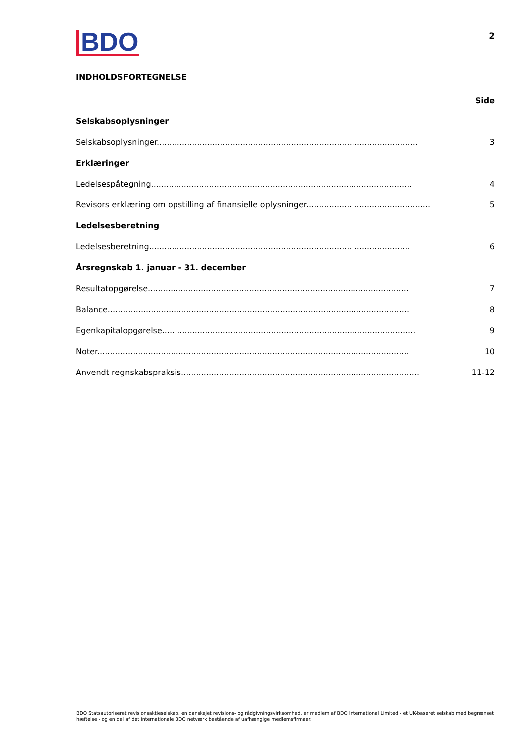BDO
2
INDHOLDSFORTEGNELSE
Side
Selskabsoplysninger
Selskabsoplysninger....................................................................................................... 3
Erklæringer
Ledelsespåtegning....................................................................................................... 4
Revisors erklæring om opstilling af finansielle oplysninger....................................................... 5
Ledelsesberetning
Ledelsesberetning....................................................................................................... 6
Årsregnskab 1. januar - 31. december
Resultatopgørelse....................................................................................................... 7
Balance....................................................................................................................... 8
Egenkapitalopgørelse.................................................................................................... 9
Noter........................................................................................................................... 10
Anvendt regnskabspraksis.............................................................................................. 11-12
BDO Statsautoriseret revisionsaktieselskab, en danskejet revisions- og rådgivningsvirksomhed, er medlem af BDO International Limited - et UK-baseret selskab med begrænset hæftelse - og en del af det internationale BDO netværk bestående af uafhængige medlemsfirmaer.